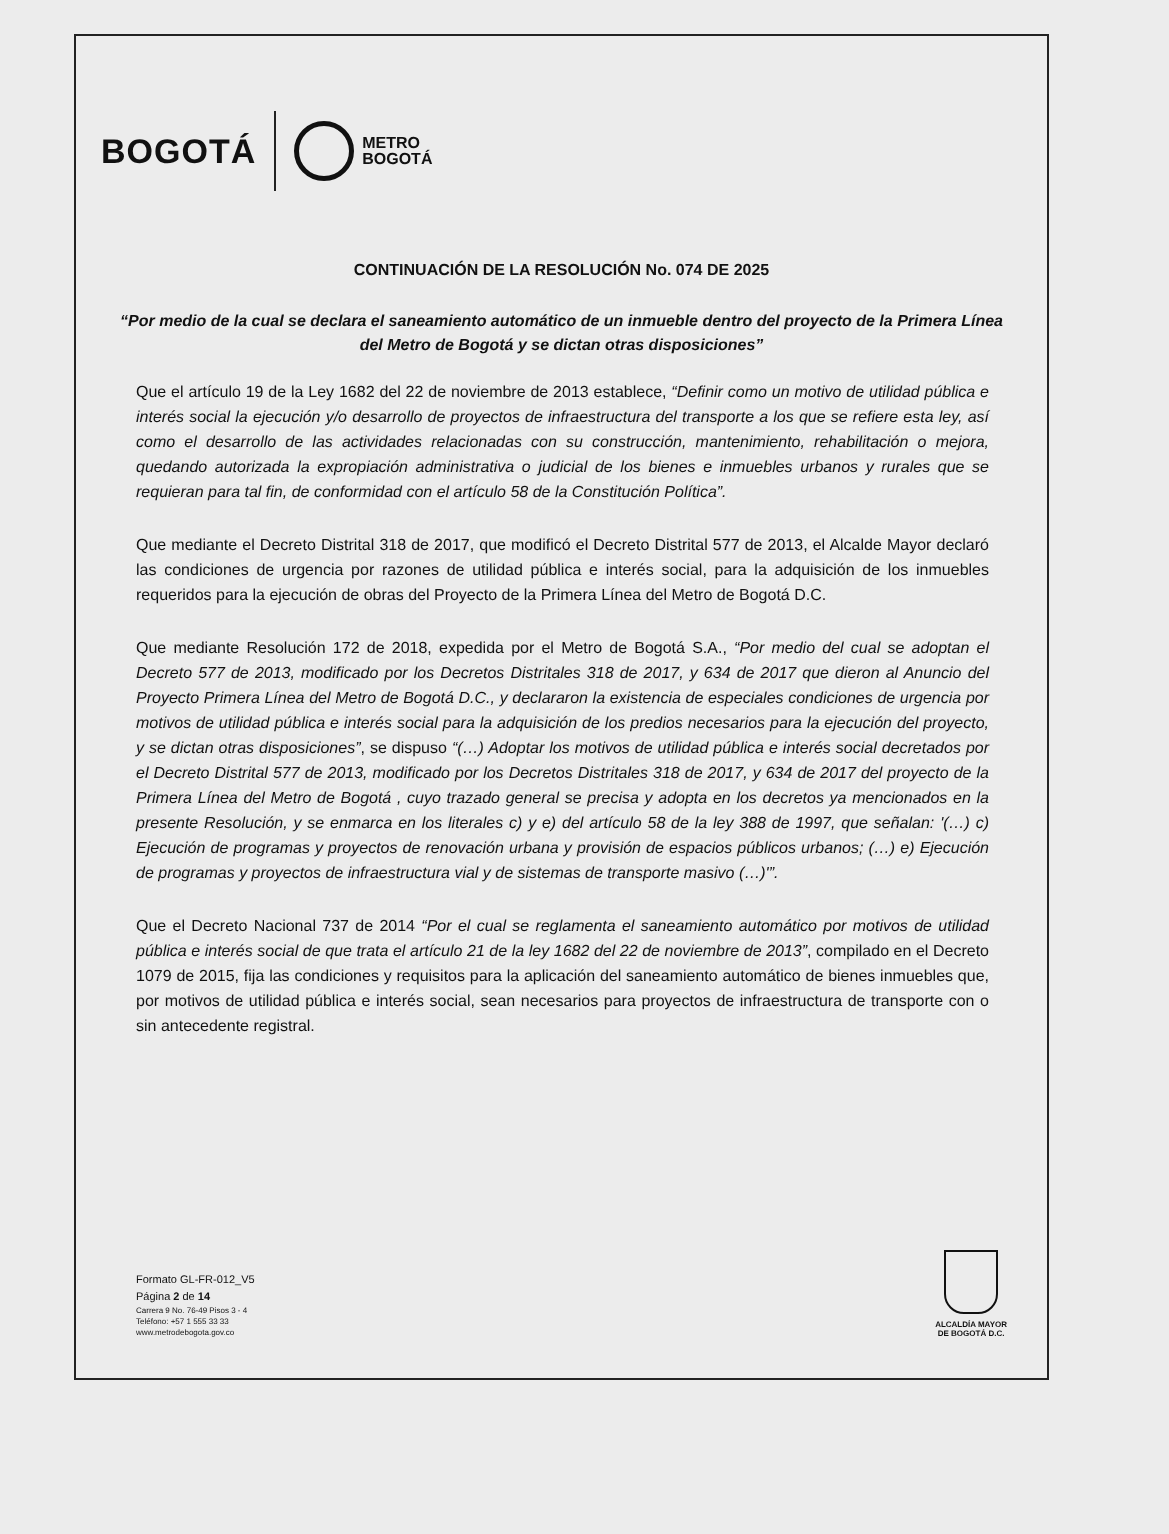BOGOTÁ
METRO
BOGOTÁ
CONTINUACIÓN DE LA RESOLUCIÓN No. 074 DE 2025
“Por medio de la cual se declara el saneamiento automático de un inmueble dentro del proyecto de la Primera Línea del Metro de Bogotá y se dictan otras disposiciones”
Que el artículo 19 de la Ley 1682 del 22 de noviembre de 2013 establece, “Definir como un motivo de utilidad pública e interés social la ejecución y/o desarrollo de proyectos de infraestructura del transporte a los que se refiere esta ley, así como el desarrollo de las actividades relacionadas con su construcción, mantenimiento, rehabilitación o mejora, quedando autorizada la expropiación administrativa o judicial de los bienes e inmuebles urbanos y rurales que se requieran para tal fin, de conformidad con el artículo 58 de la Constitución Política”.
Que mediante el Decreto Distrital 318 de 2017, que modificó el Decreto Distrital 577 de 2013, el Alcalde Mayor declaró las condiciones de urgencia por razones de utilidad pública e interés social, para la adquisición de los inmuebles requeridos para la ejecución de obras del Proyecto de la Primera Línea del Metro de Bogotá D.C.
Que mediante Resolución 172 de 2018, expedida por el Metro de Bogotá S.A., “Por medio del cual se adoptan el Decreto 577 de 2013, modificado por los Decretos Distritales 318 de 2017, y 634 de 2017 que dieron al Anuncio del Proyecto Primera Línea del Metro de Bogotá D.C., y declararon la existencia de especiales condiciones de urgencia por motivos de utilidad pública e interés social para la adquisición de los predios necesarios para la ejecución del proyecto, y se dictan otras disposiciones”, se dispuso “(…) Adoptar los motivos de utilidad pública e interés social decretados por el Decreto Distrital 577 de 2013, modificado por los Decretos Distritales 318 de 2017, y 634 de 2017 del proyecto de la Primera Línea del Metro de Bogotá , cuyo trazado general se precisa y adopta en los decretos ya mencionados en la presente Resolución, y se enmarca en los literales c) y e) del artículo 58 de la ley 388 de 1997, que señalan: '(…) c) Ejecución de programas y proyectos de renovación urbana y provisión de espacios públicos urbanos; (…) e) Ejecución de programas y proyectos de infraestructura vial y de sistemas de transporte masivo (…)'”.
Que el Decreto Nacional 737 de 2014 “Por el cual se reglamenta el saneamiento automático por motivos de utilidad pública e interés social de que trata el artículo 21 de la ley 1682 del 22 de noviembre de 2013”, compilado en el Decreto 1079 de 2015, fija las condiciones y requisitos para la aplicación del saneamiento automático de bienes inmuebles que, por motivos de utilidad pública e interés social, sean necesarios para proyectos de infraestructura de transporte con o sin antecedente registral.
Formato GL-FR-012_V5
Página 2 de 14
Carrera 9 No. 76-49 Pisos 3 - 4
Teléfono: +57 1 555 33 33
www.metrodebogota.gov.co
ALCALDÍA MAYOR
DE BOGOTÁ D.C.